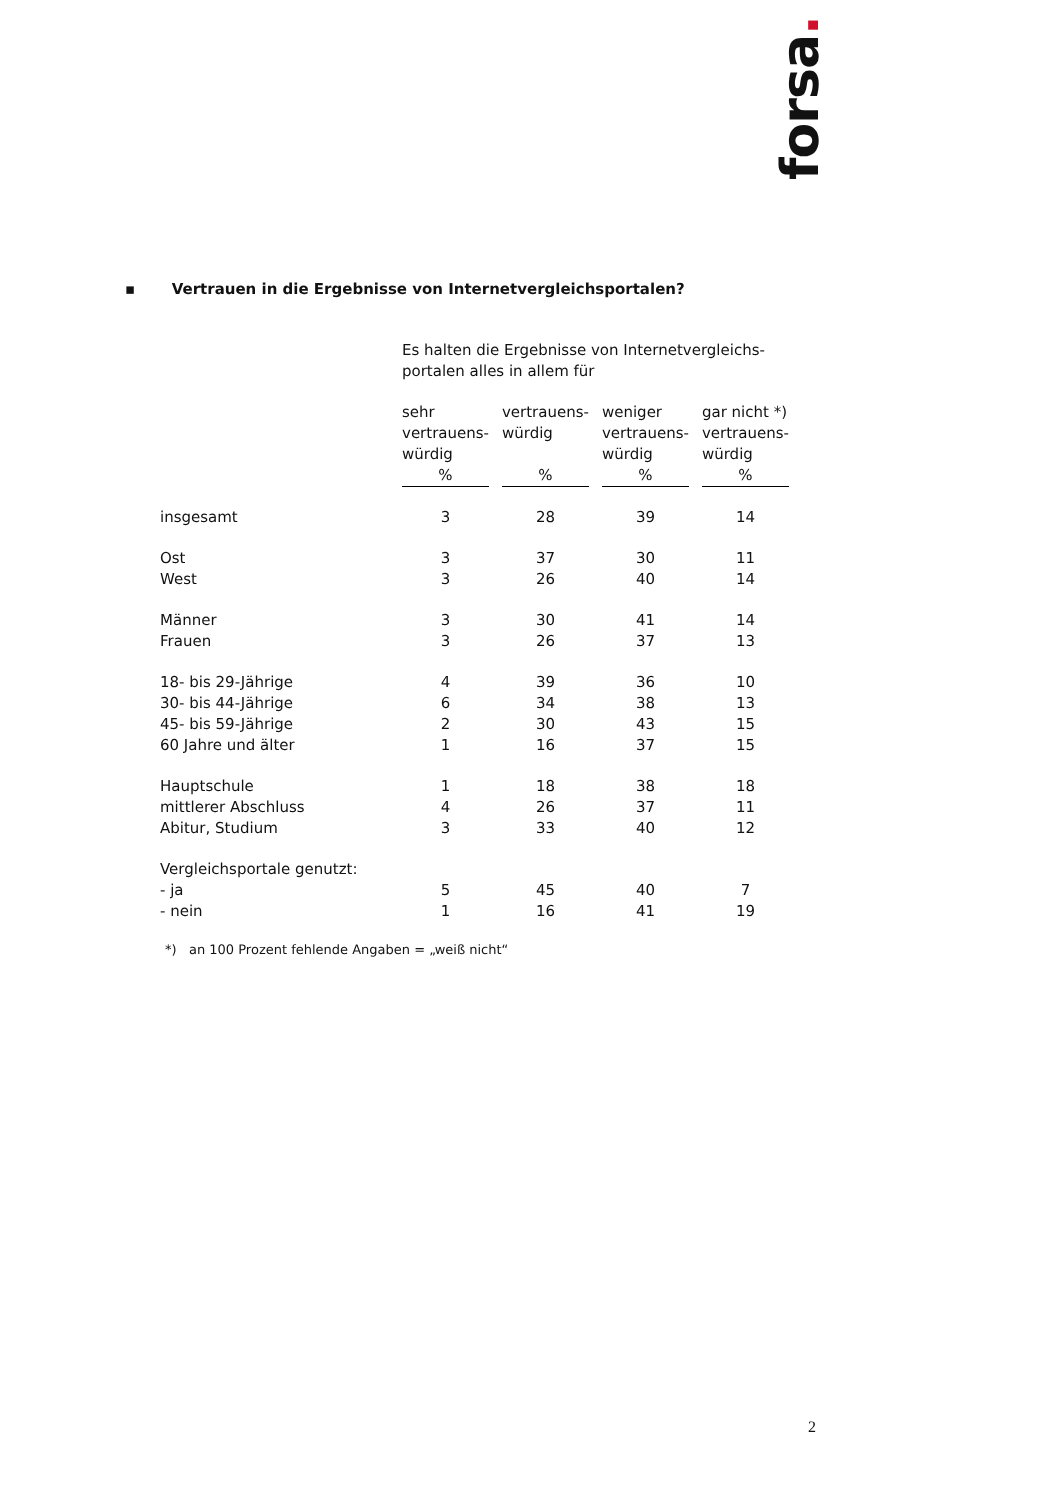forsa.
▪ Vertrauen in die Ergebnisse von Internetvergleichsportalen?
| | Es halten die Ergebnisse von Internetvergleichs- portalen alles in allem für | | | | | | |
| --- | --- | --- | --- | --- | --- | --- | --- |
| | sehr vertrauens-würdig | | vertrauens-würdig | | weniger vertrauens-würdig | | gar nicht *) vertrauens-würdig |
| | % | | % | | % | | % |
| insgesamt | 3 | | 28 | | 39 | | 14 |
| Ost | 3 | | 37 | | 30 | | 11 |
| West | 3 | | 26 | | 40 | | 14 |
| Männer | 3 | | 30 | | 41 | | 14 |
| Frauen | 3 | | 26 | | 37 | | 13 |
| 18- bis 29-Jährige | 4 | | 39 | | 36 | | 10 |
| 30- bis 44-Jährige | 6 | | 34 | | 38 | | 13 |
| 45- bis 59-Jährige | 2 | | 30 | | 43 | | 15 |
| 60 Jahre und älter | 1 | | 16 | | 37 | | 15 |
| Hauptschule | 1 | | 18 | | 38 | | 18 |
| mittlerer Abschluss | 4 | | 26 | | 37 | | 11 |
| Abitur, Studium | 3 | | 33 | | 40 | | 12 |
| Vergleichsportale genutzt: | | | | | | | |
| - ja | 5 | | 45 | | 40 | | 7 |
| - nein | 1 | | 16 | | 41 | | 19 |
*) an 100 Prozent fehlende Angaben = „weiß nicht“
2